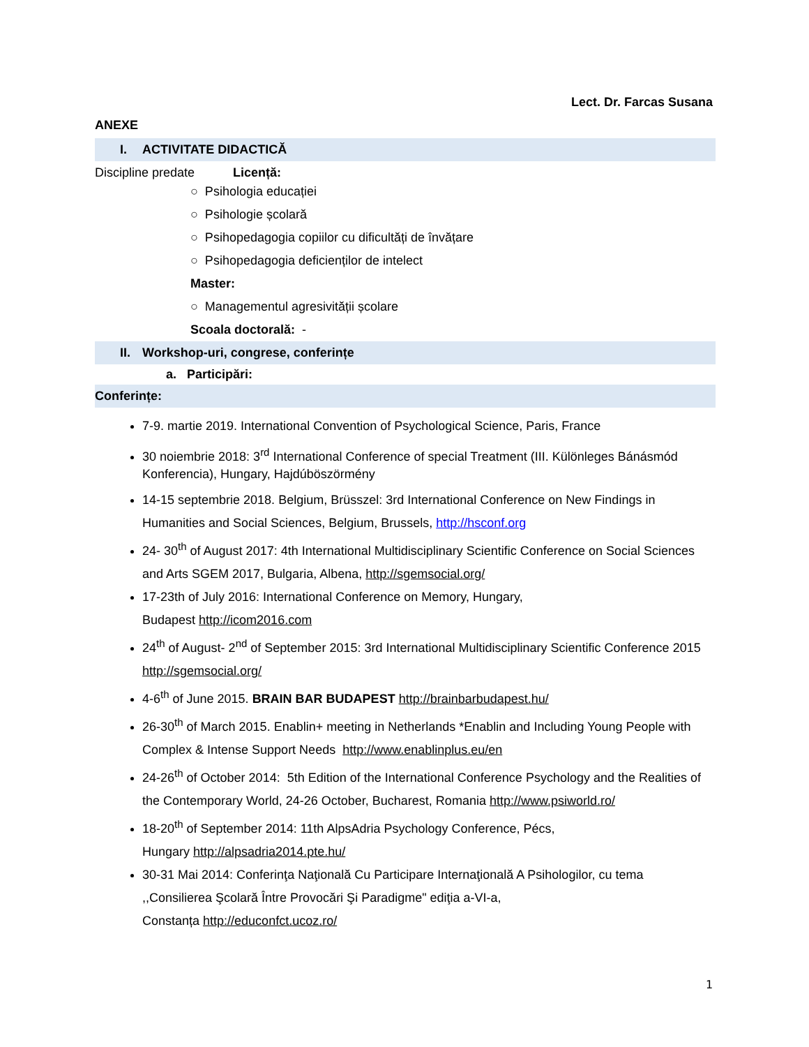Lect. Dr. Farcas Susana
ANEXE
I. ACTIVITATE DIDACTICĂ
Discipline predate Licență:
○ Psihologia educației
○ Psihologie școlară
○ Psihopedagogia copiilor cu dificultăți de învățare
○ Psihopedagogia deficienților de intelect
Master:
○ Managementul agresivității școlare
Scoala doctorală: -
II. Workshop-uri, congrese, conferințe
a. Participări:
Conferințe:
7-9. martie 2019. International Convention of Psychological Science, Paris, France
30 noiembrie 2018: 3<sup>rd</sup> International Conference of special Treatment (III. Különleges Bánásmód Konferencia), Hungary, Hajdúböszörmény
14-15 septembrie 2018. Belgium, Brüsszel: 3rd International Conference on New Findings in Humanities and Social Sciences, Belgium, Brussels, http://hsconf.org
24- 30<sup>th</sup> of August 2017: 4th International Multidisciplinary Scientific Conference on Social Sciences and Arts SGEM 2017, Bulgaria, Albena, http://sgemsocial.org/
17-23th of July 2016: International Conference on Memory, Hungary,
Budapest http://icom2016.com
24<sup>th</sup> of August- 2<sup>nd</sup> of September 2015: 3rd International Multidisciplinary Scientific Conference 2015 http://sgemsocial.org/
4-6<sup>th</sup> of June 2015. BRAIN BAR BUDAPEST http://brainbarbudapest.hu/
26-30<sup>th</sup> of March 2015. Enablin+ meeting in Netherlands *Enablin and Including Young People with Complex & Intense Support Needs http://www.enablinplus.eu/en
24-26<sup>th</sup> of October 2014: 5th Edition of the International Conference Psychology and the Realities of the Contemporary World, 24-26 October, Bucharest, Romania http://www.psiworld.ro/
18-20<sup>th</sup> of September 2014: 11th AlpsAdria Psychology Conference, Pécs,
Hungary http://alpsadria2014.pte.hu/
30-31 Mai 2014: Conferinţa Naţională Cu Participare Internaţională A Psihologilor, cu tema ,,Consilierea Şcolară Între Provocări Şi Paradigme" ediţia a-VI-a,
Constanța http://educonfct.ucoz.ro/
1